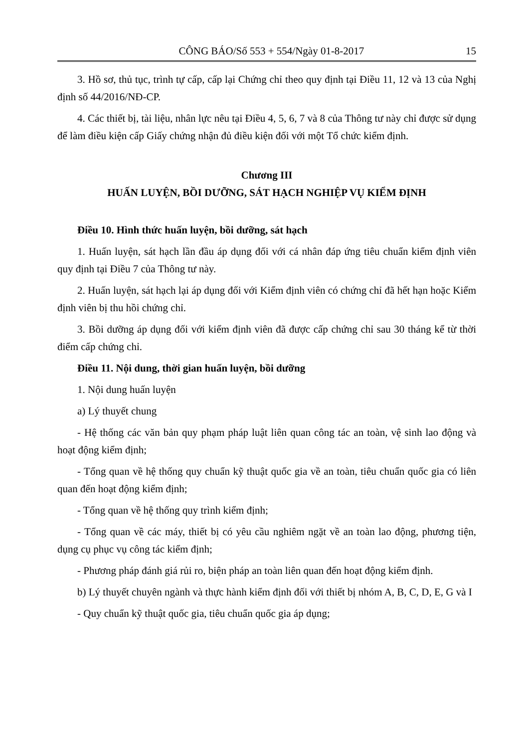CÔNG BÁO/Số 553 + 554/Ngày 01-8-2017 15
3. Hồ sơ, thủ tục, trình tự cấp, cấp lại Chứng chỉ theo quy định tại Điều 11, 12 và 13 của Nghị định số 44/2016/NĐ-CP.
4. Các thiết bị, tài liệu, nhân lực nêu tại Điều 4, 5, 6, 7 và 8 của Thông tư này chỉ được sử dụng để làm điều kiện cấp Giấy chứng nhận đủ điều kiện đối với một Tổ chức kiểm định.
Chương III
HUẤN LUYỆN, BỒI DƯỠNG, SÁT HẠCH NGHIỆP VỤ KIỂM ĐỊNH
Điều 10. Hình thức huấn luyện, bồi dưỡng, sát hạch
1. Huấn luyện, sát hạch lần đầu áp dụng đối với cá nhân đáp ứng tiêu chuẩn kiểm định viên quy định tại Điều 7 của Thông tư này.
2. Huấn luyện, sát hạch lại áp dụng đối với Kiểm định viên có chứng chỉ đã hết hạn hoặc Kiểm định viên bị thu hồi chứng chỉ.
3. Bồi dưỡng áp dụng đối với kiểm định viên đã được cấp chứng chỉ sau 30 tháng kể từ thời điểm cấp chứng chỉ.
Điều 11. Nội dung, thời gian huấn luyện, bồi dưỡng
1. Nội dung huấn luyện
a) Lý thuyết chung
- Hệ thống các văn bản quy phạm pháp luật liên quan công tác an toàn, vệ sinh lao động và hoạt động kiểm định;
- Tổng quan về hệ thống quy chuẩn kỹ thuật quốc gia về an toàn, tiêu chuẩn quốc gia có liên quan đến hoạt động kiểm định;
- Tổng quan về hệ thống quy trình kiểm định;
- Tổng quan về các máy, thiết bị có yêu cầu nghiêm ngặt về an toàn lao động, phương tiện, dụng cụ phục vụ công tác kiểm định;
- Phương pháp đánh giá rủi ro, biện pháp an toàn liên quan đến hoạt động kiểm định.
b) Lý thuyết chuyên ngành và thực hành kiểm định đối với thiết bị nhóm A, B, C, D, E, G và I
- Quy chuẩn kỹ thuật quốc gia, tiêu chuẩn quốc gia áp dụng;